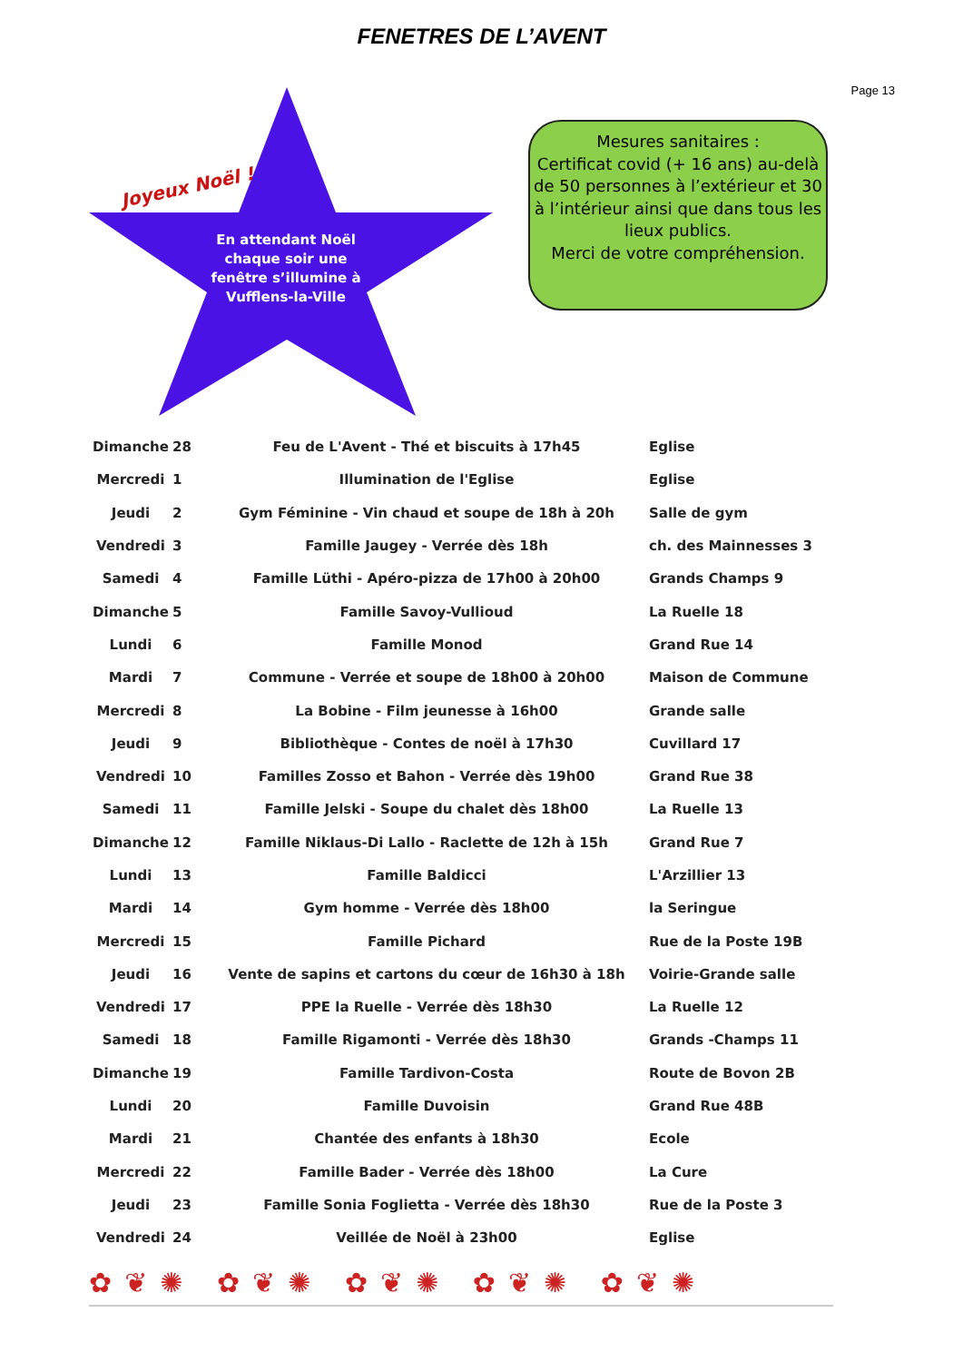FENETRES DE L’AVENT
Page 13
Joyeux Noël !
En attendant Noël chaque soir une fenêtre s’illumine à Vufflens-la-Ville
Mesures sanitaires :
Certificat covid (+ 16 ans) au-delà de 50 personnes à l’extérieur et 30 à l’intérieur ainsi que dans tous les lieux publics.
Merci de votre compréhension.
| Dimanche | 28 | Feu de L'Avent - Thé et biscuits à 17h45 | Eglise |
| Mercredi | 1 | Illumination de l'Eglise | Eglise |
| Jeudi | 2 | Gym Féminine - Vin chaud et soupe de 18h à 20h | Salle de gym |
| Vendredi | 3 | Famille Jaugey - Verrée dès 18h | ch. des Mainnesses 3 |
| Samedi | 4 | Famille Lüthi - Apéro-pizza de 17h00 à 20h00 | Grands Champs 9 |
| Dimanche | 5 | Famille Savoy-Vullioud | La Ruelle 18 |
| Lundi | 6 | Famille Monod | Grand Rue 14 |
| Mardi | 7 | Commune - Verrée et soupe de 18h00 à 20h00 | Maison de Commune |
| Mercredi | 8 | La Bobine - Film jeunesse à 16h00 | Grande salle |
| Jeudi | 9 | Bibliothèque - Contes de noël à 17h30 | Cuvillard 17 |
| Vendredi | 10 | Familles Zosso et Bahon - Verrée dès 19h00 | Grand Rue 38 |
| Samedi | 11 | Famille Jelski - Soupe du chalet dès 18h00 | La Ruelle 13 |
| Dimanche | 12 | Famille Niklaus-Di Lallo - Raclette de 12h à 15h | Grand Rue 7 |
| Lundi | 13 | Famille Baldicci | L'Arzillier 13 |
| Mardi | 14 | Gym homme - Verrée dès 18h00 | la Seringue |
| Mercredi | 15 | Famille Pichard | Rue de la Poste 19B |
| Jeudi | 16 | Vente de sapins et cartons du cœur de 16h30 à 18h | Voirie-Grande salle |
| Vendredi | 17 | PPE la Ruelle - Verrée dès 18h30 | La Ruelle 12 |
| Samedi | 18 | Famille Rigamonti - Verrée dès 18h30 | Grands -Champs 11 |
| Dimanche | 19 | Famille Tardivon-Costa | Route de Bovon 2B |
| Lundi | 20 | Famille Duvoisin | Grand Rue 48B |
| Mardi | 21 | Chantée des enfants à 18h30 | Ecole |
| Mercredi | 22 | Famille Bader - Verrée dès 18h00 | La Cure |
| Jeudi | 23 | Famille Sonia Foglietta - Verrée dès 18h30 | Rue de la Poste 3 |
| Vendredi | 24 | Veillée de Noël à 23h00 | Eglise |
✿❦✺ ✿❦✺ ✿❦✺ ✿❦✺ ✿❦✺